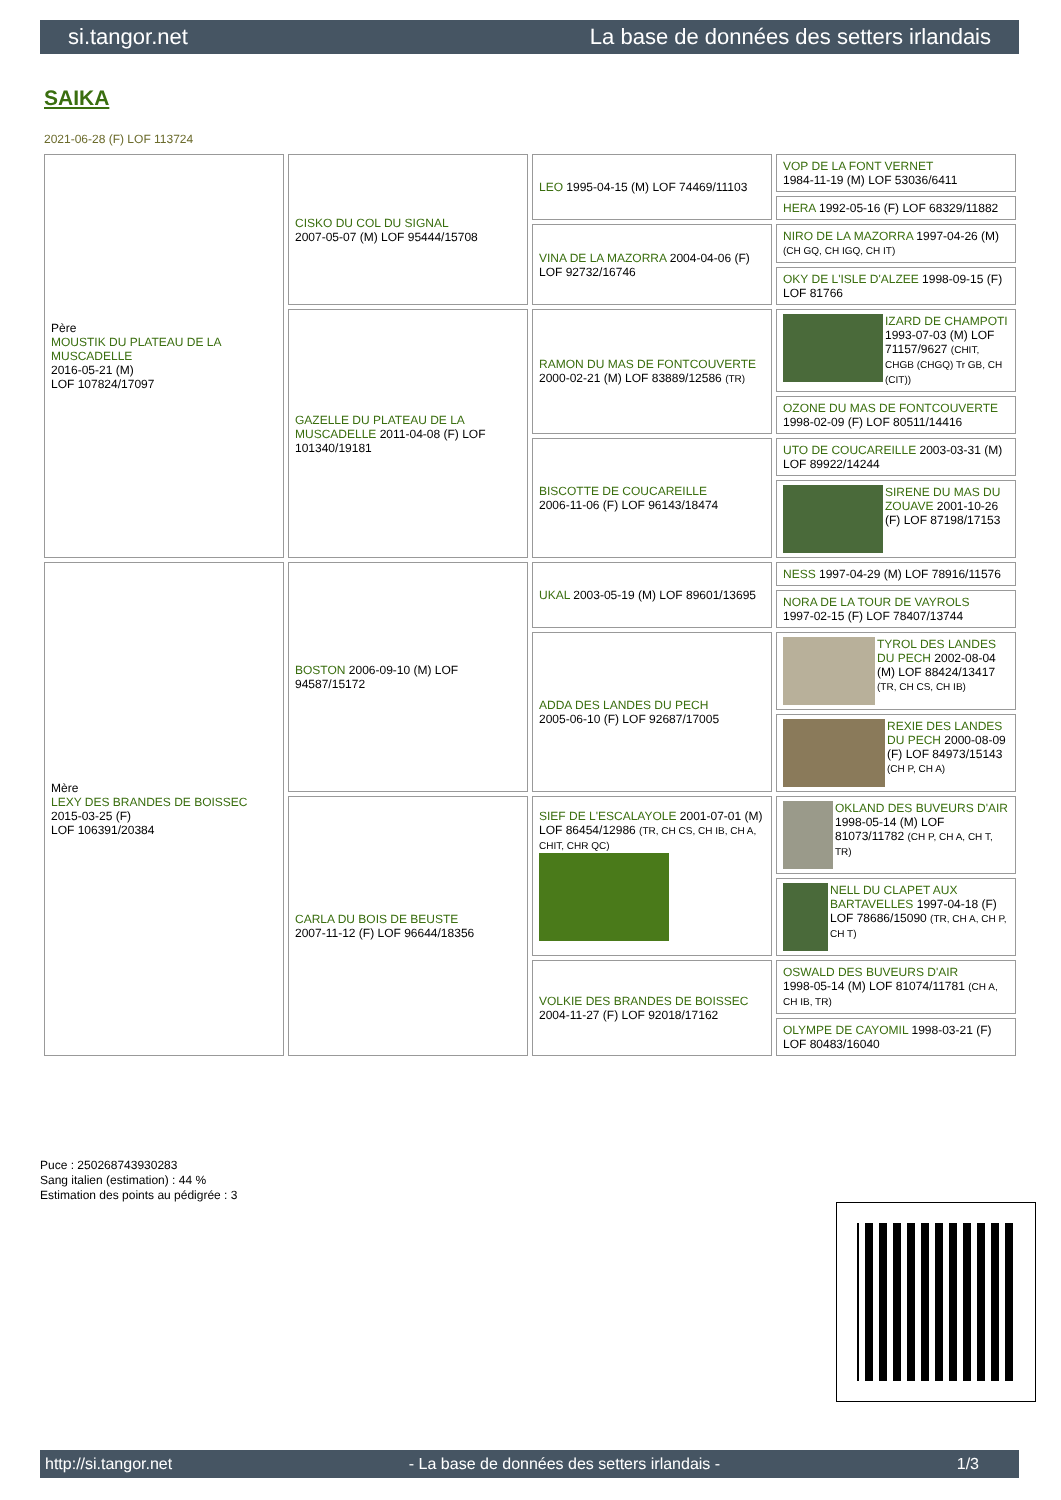si.tangor.net La base de données des setters irlandais
SAIKA
2021-06-28 (F) LOF 113724
| Père MOUSTIK DU PLATEAU DE LA MUSCADELLE 2016-05-21 (M) LOF 107824/17097 | CISKO DU COL DU SIGNAL 2007-05-07 (M) LOF 95444/15708 | LEO 1995-04-15 (M) LOF 74469/11103 | VOP DE LA FONT VERNET 1984-11-19 (M) LOF 53036/6411 |
| | | | HERA 1992-05-16 (F) LOF 68329/11882 |
| | | VINA DE LA MAZORRA 2004-04-06 (F) LOF 92732/16746 | NIRO DE LA MAZORRA 1997-04-26 (M) (CH GQ, CH IGQ, CH IT) |
| | | | OKY DE L'ISLE D'ALZEE 1998-09-15 (F) LOF 81766 |
| | GAZELLE DU PLATEAU DE LA MUSCADELLE 2011-04-08 (F) LOF 101340/19181 | RAMON DU MAS DE FONTCOUVERTE 2000-02-21 (M) LOF 83889/12586 (TR) | IZARD DE CHAMPOTI 1993-07-03 (M) LOF 71157/9627 (CHIT, CHGB (CHGQ) Tr GB, CH (CIT)) |
| | | | OZONE DU MAS DE FONTCOUVERTE 1998-02-09 (F) LOF 80511/14416 |
| | | BISCOTTE DE COUCAREILLE 2006-11-06 (F) LOF 96143/18474 | UTO DE COUCAREILLE 2003-03-31 (M) LOF 89922/14244 |
| | | | SIRENE DU MAS DU ZOUAVE 2001-10-26 (F) LOF 87198/17153 |
| Mère LEXY DES BRANDES DE BOISSEC 2015-03-25 (F) LOF 106391/20384 | BOSTON 2006-09-10 (M) LOF 94587/15172 | UKAL 2003-05-19 (M) LOF 89601/13695 | NESS 1997-04-29 (M) LOF 78916/11576 |
| | | | NORA DE LA TOUR DE VAYROLS 1997-02-15 (F) LOF 78407/13744 |
| | | ADDA DES LANDES DU PECH 2005-06-10 (F) LOF 92687/17005 | TYROL DES LANDES DU PECH 2002-08-04 (M) LOF 88424/13417 (TR, CH CS, CH IB) |
| | | | REXIE DES LANDES DU PECH 2000-08-09 (F) LOF 84973/15143 (CH P, CH A) |
| | CARLA DU BOIS DE BEUSTE 2007-11-12 (F) LOF 96644/18356 | SIEF DE L'ESCALAYOLE 2001-07-01 (M) LOF 86454/12986 (TR, CH CS, CH IB, CH A, CHIT, CHR QC) | OKLAND DES BUVEURS D'AIR 1998-05-14 (M) LOF 81073/11782 (CH P, CH A, CH T, TR) |
| | | | NELL DU CLAPET AUX BARTAVELLES 1997-04-18 (F) LOF 78686/15090 (TR, CH A, CH P, CH T) |
| | | VOLKIE DES BRANDES DE BOISSEC 2004-11-27 (F) LOF 92018/17162 | OSWALD DES BUVEURS D'AIR 1998-05-14 (M) LOF 81074/11781 (CH A, CH IB, TR) |
| | | | OLYMPE DE CAYOMIL 1998-03-21 (F) LOF 80483/16040 |
Puce : 250268743930283
Sang italien (estimation) : 44 %
Estimation des points au pédigrée : 3
http://si.tangor.net - La base de données des setters irlandais - 1/3